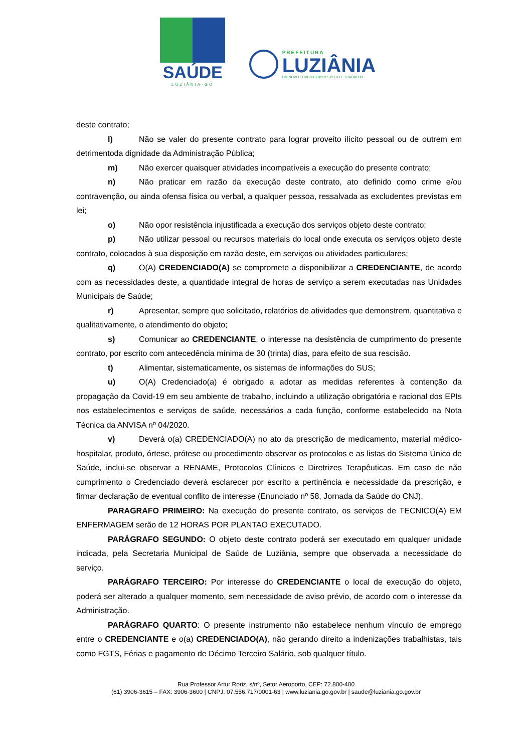SAÚDE
LUZIÂNIA-GO
PREFEITURA
LUZIÂNIA
UM NOVO TEMPO COM RESPEITO E TRABALHO.
deste contrato;
l) Não se valer do presente contrato para lograr proveito ilícito pessoal ou de outrem em detrimentoda dignidade da Administração Pública;
m) Não exercer quaisquer atividades incompatíveis a execução do presente contrato;
n) Não praticar em razão da execução deste contrato, ato definido como crime e/ou contravenção, ou ainda ofensa física ou verbal, a qualquer pessoa, ressalvada as excludentes previstas em lei;
o) Não opor resistência injustificada a execução dos serviços objeto deste contrato;
p) Não utilizar pessoal ou recursos materiais do local onde executa os serviços objeto deste contrato, colocados à sua disposição em razão deste, em serviços ou atividades particulares;
q) O(A) CREDENCIADO(A) se compromete a disponibilizar a CREDENCIANTE, de acordo com as necessidades deste, a quantidade integral de horas de serviço a serem executadas nas Unidades Municipais de Saúde;
r) Apresentar, sempre que solicitado, relatórios de atividades que demonstrem, quantitativa e qualitativamente, o atendimento do objeto;
s) Comunicar ao CREDENCIANTE, o interesse na desistência de cumprimento do presente contrato, por escrito com antecedência mínima de 30 (trinta) dias, para efeito de sua rescisão.
t) Alimentar, sistematicamente, os sistemas de informações do SUS;
u) O(A) Credenciado(a) é obrigado a adotar as medidas referentes à contenção da propagação da Covid-19 em seu ambiente de trabalho, incluindo a utilização obrigatória e racional dos EPIs nos estabelecimentos e serviços de saúde, necessários a cada função, conforme estabelecido na Nota Técnica da ANVISA nº 04/2020.
v) Deverá o(a) CREDENCIADO(A) no ato da prescrição de medicamento, material médico-hospitalar, produto, órtese, prótese ou procedimento observar os protocolos e as listas do Sistema Único de Saúde, inclui-se observar a RENAME, Protocolos Clínicos e Diretrizes Terapêuticas. Em caso de não cumprimento o Credenciado deverá esclarecer por escrito a pertinência e necessidade da prescrição, e firmar declaração de eventual conflito de interesse (Enunciado nº 58, Jornada da Saúde do CNJ).
PARAGRAFO PRIMEIRO: Na execução do presente contrato, os serviços de TECNICO(A) EM ENFERMAGEM serão de 12 HORAS POR PLANTAO EXECUTADO.
PARÁGRAFO SEGUNDO: O objeto deste contrato poderá ser executado em qualquer unidade indicada, pela Secretaria Municipal de Saúde de Luziânia, sempre que observada a necessidade do serviço.
PARÁGRAFO TERCEIRO: Por interesse do CREDENCIANTE o local de execução do objeto, poderá ser alterado a qualquer momento, sem necessidade de aviso prévio, de acordo com o interesse da Administração.
PARÁGRAFO QUARTO: O presente instrumento não estabelece nenhum vínculo de emprego entre o CREDENCIANTE e o(a) CREDENCIADO(A), não gerando direito a indenizações trabalhistas, tais como FGTS, Férias e pagamento de Décimo Terceiro Salário, sob qualquer título.
Rua Professor Artur Roriz, s/nº, Setor Aeroporto, CEP: 72.800-400
(61) 3906-3615 – FAX: 3906-3600 | CNPJ: 07.556.717/0001-63 | www.luziania.go.gov.br | saude@luziania.go.gov.br